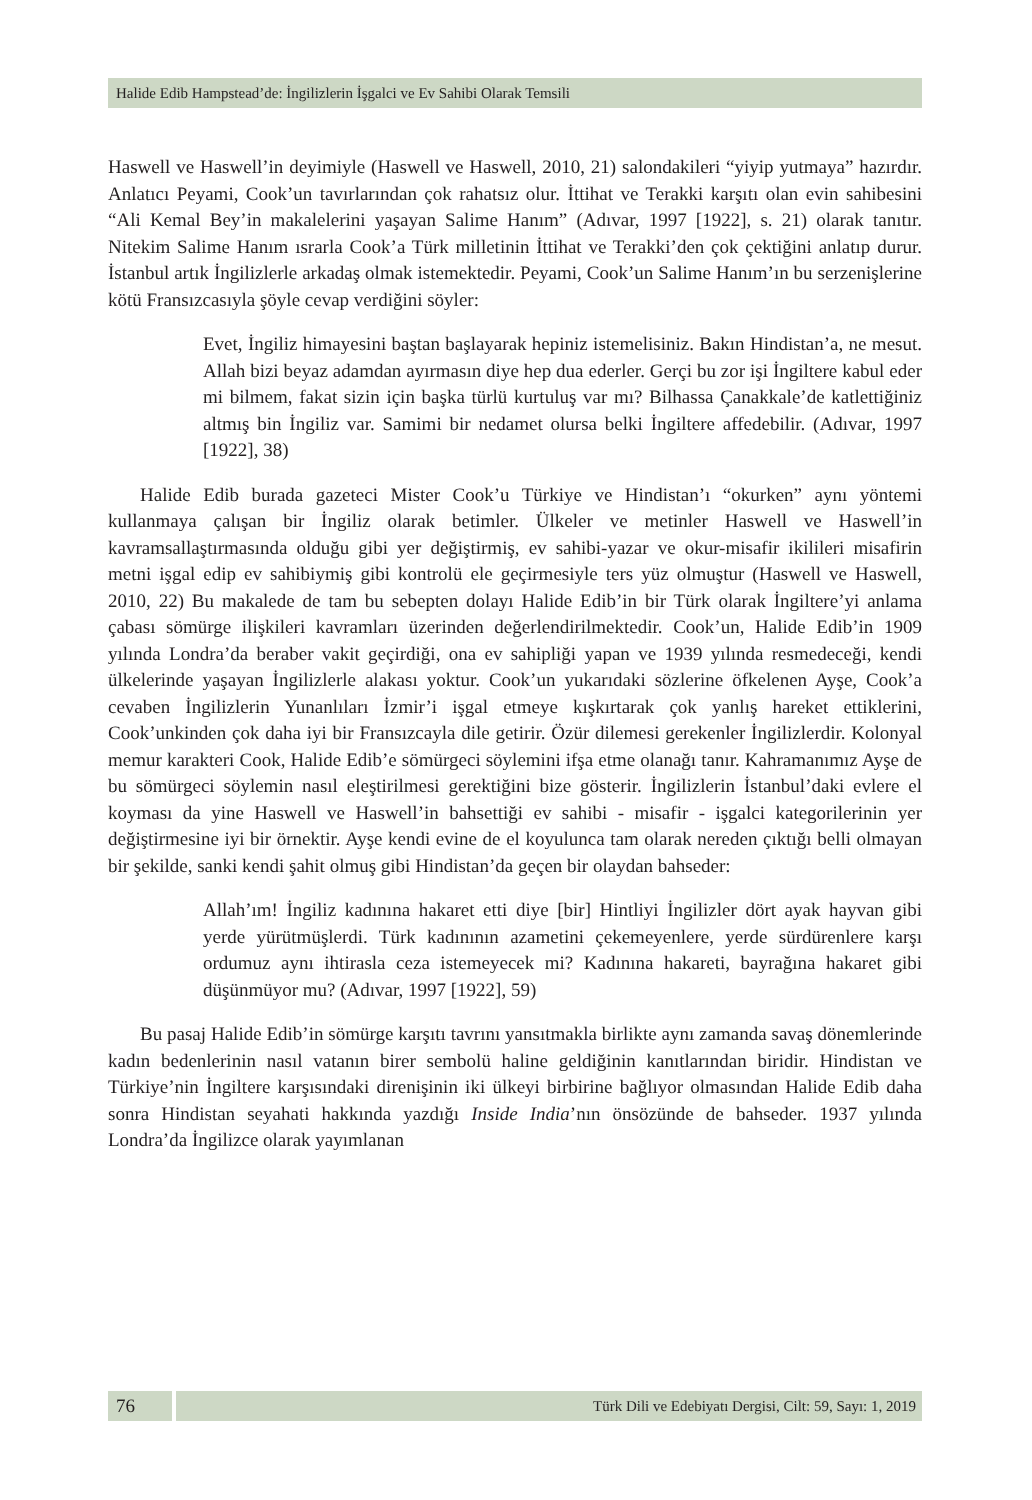Halide Edib Hampstead’de: İngilizlerin İşgalci ve Ev Sahibi Olarak Temsili
Haswell ve Haswell’in deyimiyle (Haswell ve Haswell, 2010, 21) salondakileri “yiyip yutmaya” hazırdır. Anlatıcı Peyami, Cook’un tavırlarından çok rahatsız olur. İttihat ve Terakki karşıtı olan evin sahibesini “Ali Kemal Bey’in makalelerini yaşayan Salime Hanım” (Adıvar, 1997 [1922], s. 21) olarak tanıtır. Nitekim Salime Hanım ısrarla Cook’a Türk milletinin İttihat ve Terakki’den çok çektiğini anlatıp durur. İstanbul artık İngilizlerle arkadaş olmak istemektedir. Peyami, Cook’un Salime Hanım’ın bu serzenişlerine kötü Fransızcasıyla şöyle cevap verdiğini söyler:
Evet, İngiliz himayesini baştan başlayarak hepiniz istemelisiniz. Bakın Hindistan’a, ne mesut. Allah bizi beyaz adamdan ayırmasın diye hep dua ederler. Gerçi bu zor işi İngiltere kabul eder mi bilmem, fakat sizin için başka türlü kurtuluş var mı? Bilhassa Çanakkale’de katlettiğiniz altmış bin İngiliz var. Samimi bir nedamet olursa belki İngiltere affedebilir. (Adıvar, 1997 [1922], 38)
Halide Edib burada gazeteci Mister Cook’u Türkiye ve Hindistan’ı “okurken” aynı yöntemi kullanmaya çalışan bir İngiliz olarak betimler. Ülkeler ve metinler Haswell ve Haswell’in kavramsallaştırmasında olduğu gibi yer değiştirmiş, ev sahibi-yazar ve okur-misafir ikilileri misafirin metni işgal edip ev sahibiymiş gibi kontrolü ele geçirmesiyle ters yüz olmuştur (Haswell ve Haswell, 2010, 22) Bu makalede de tam bu sebepten dolayı Halide Edib’in bir Türk olarak İngiltere’yi anlama çabası sömürge ilişkileri kavramları üzerinden değerlendirilmektedir. Cook’un, Halide Edib’in 1909 yılında Londra’da beraber vakit geçirdiği, ona ev sahipliği yapan ve 1939 yılında resmedeceği, kendi ülkelerinde yaşayan İngilizlerle alakası yoktur. Cook’un yukarıdaki sözlerine öfkelenen Ayşe, Cook’a cevaben İngilizlerin Yunanlıları İzmir’i işgal etmeye kışkırtarak çok yanlış hareket ettiklerini, Cook’unkinden çok daha iyi bir Fransızcayla dile getirir. Özür dilemesi gerekenler İngilizlerdir. Kolonyal memur karakteri Cook, Halide Edib’e sömürgeci söylemini ifşa etme olanağı tanır. Kahramanımız Ayşe de bu sömürgeci söylemin nasıl eleştirilmesi gerektiğini bize gösterir. İngilizlerin İstanbul’daki evlere el koyması da yine Haswell ve Haswell’in bahsettiği ev sahibi - misafir - işgalci kategorilerinin yer değiştirmesine iyi bir örnektir. Ayşe kendi evine de el koyulunca tam olarak nereden çıktığı belli olmayan bir şekilde, sanki kendi şahit olmuş gibi Hindistan’da geçen bir olaydan bahseder:
Allah’ım! İngiliz kadınına hakaret etti diye [bir] Hintliyi İngilizler dört ayak hayvan gibi yerde yürütmüşlerdi. Türk kadınının azametini çekemeyenlere, yerde sürdürenlere karşı ordumuz aynı ihtirasla ceza istemeyecek mi? Kadınına hakareti, bayrağına hakaret gibi düşünmüyor mu? (Adıvar, 1997 [1922], 59)
Bu pasaj Halide Edib’in sömürge karşıtı tavrını yansıtmakla birlikte aynı zamanda savaş dönemlerinde kadın bedenlerinin nasıl vatanın birer sembolü haline geldiğinin kanıtlarından biridir. Hindistan ve Türkiye’nin İngiltere karşısındaki direnişinin iki ülkeyi birbirine bağlıyor olmasından Halide Edib daha sonra Hindistan seyahati hakkında yazdığı Inside India’nın önsözünde de bahseder. 1937 yılında Londra’da İngilizce olarak yayımlanan
76
Türk Dili ve Edebiyatı Dergisi, Cilt: 59, Sayı: 1, 2019